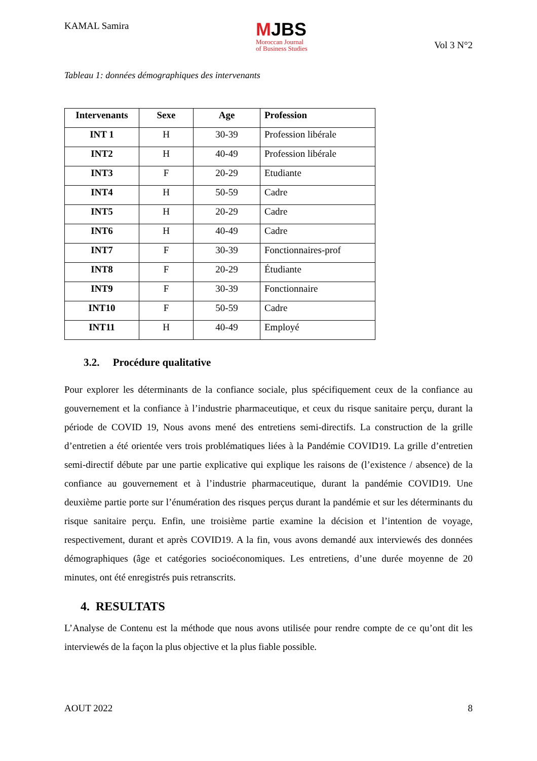KAMAL Samira
MJBS
Moroccan Journal
of Business Studies
Vol 3 N°2
Tableau 1: données démographiques des intervenants
| Intervenants | Sexe | Age | Profession |
| --- | --- | --- | --- |
| INT 1 | H | 30-39 | Profession libérale |
| INT2 | H | 40-49 | Profession libérale |
| INT3 | F | 20-29 | Etudiante |
| INT4 | H | 50-59 | Cadre |
| INT5 | H | 20-29 | Cadre |
| INT6 | H | 40-49 | Cadre |
| INT7 | F | 30-39 | Fonctionnaires-prof |
| INT8 | F | 20-29 | Étudiante |
| INT9 | F | 30-39 | Fonctionnaire |
| INT10 | F | 50-59 | Cadre |
| INT11 | H | 40-49 | Employé |
3.2. Procédure qualitative
Pour explorer les déterminants de la confiance sociale, plus spécifiquement ceux de la confiance au gouvernement et la confiance à l’industrie pharmaceutique, et ceux du risque sanitaire perçu, durant la période de COVID 19, Nous avons mené des entretiens semi-directifs. La construction de la grille d’entretien a été orientée vers trois problématiques liées à la Pandémie COVID19. La grille d’entretien semi-directif débute par une partie explicative qui explique les raisons de (l’existence / absence) de la confiance au gouvernement et à l’industrie pharmaceutique, durant la pandémie COVID19. Une deuxième partie porte sur l’énumération des risques perçus durant la pandémie et sur les déterminants du risque sanitaire perçu. Enfin, une troisième partie examine la décision et l’intention de voyage, respectivement, durant et après COVID19. A la fin, vous avons demandé aux interviewés des données démographiques (âge et catégories socioéconomiques. Les entretiens, d’une durée moyenne de 20 minutes, ont été enregistrés puis retranscrits.
4. RESULTATS
L’Analyse de Contenu est la méthode que nous avons utilisée pour rendre compte de ce qu’ont dit les interviewés de la façon la plus objective et la plus fiable possible.
AOUT 2022 8